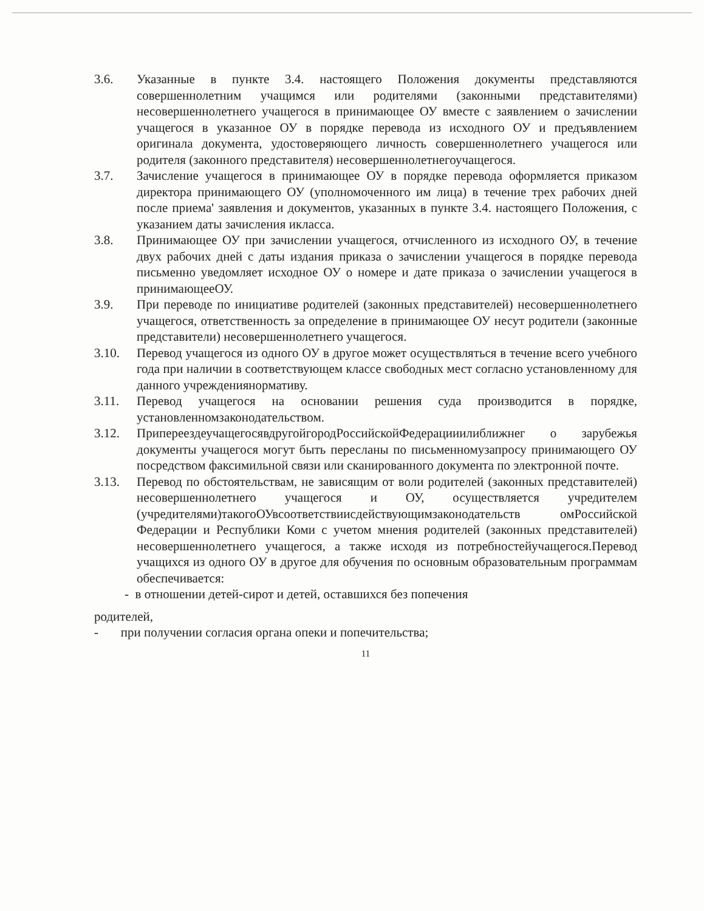3.6. Указанные в пункте 3.4. настоящего Положения документы представляются совершеннолетним учащимся или родителями (законными представителями) несовершеннолетнего учащегося в принимающее ОУ вместе с заявлением о зачислении учащегося в указанное ОУ в порядке перевода из исходного ОУ и предъявлением оригинала документа, удостоверяющего личность совершеннолетнего учащегося или родителя (законного представителя) несовершеннолетнегоучащегося.
3.7. Зачисление учащегося в принимающее ОУ в порядке перевода оформляется приказом директора принимающего ОУ (уполномоченного им лица) в течение трех рабочих дней после приема' заявления и документов, указанных в пункте 3.4. настоящего Положения, с указанием даты зачисления икласса.
3.8. Принимающее ОУ при зачислении учащегося, отчисленного из исходного ОУ, в течение двух рабочих дней с даты издания приказа о зачислении учащегося в порядке перевода письменно уведомляет исходное ОУ о номере и дате приказа о зачислении учащегося в принимающееОУ.
3.9. При переводе по инициативе родителей (законных представителей) несовершеннолетнего учащегося, ответственность за определение в принимающее ОУ несут родители (законные представители) несовершеннолетнего учащегося.
3.10. Перевод учащегося из одного ОУ в другое может осуществляться в течение всего учебного года при наличии в соответствующем классе свободных мест согласно установленному для данного учреждениянормативу.
3.11. Перевод учащегося на основании решения суда производится в порядке, установленномзаконодательством.
3.12. ПрипереездеучащегосявдругойгородРоссийскойФедерацииилиближнег о зарубежья документы учащегося могут быть пересланы по письменномузапросу принимающего ОУ посредством факсимильной связи или сканированного документа по электронной почте.
3.13. Перевод по обстоятельствам, не зависящим от воли родителей (законных представителей) несовершеннолетнего учащегося и ОУ, осуществляется учредителем (учредителями)такогоОУвсоответствиисдействующимзаконодательств омРоссийской Федерации и Республики Коми с учетом мнения родителей (законных представителей) несовершеннолетнего учащегося, а также исходя из потребностейучащегося.Перевод учащихся из одного ОУ в другое для обучения по основным образовательным программам обеспечивается:
- в отношении детей-сирот и детей, оставшихся без попечения
родителей,
- при получении согласия органа опеки и попечительства;
11